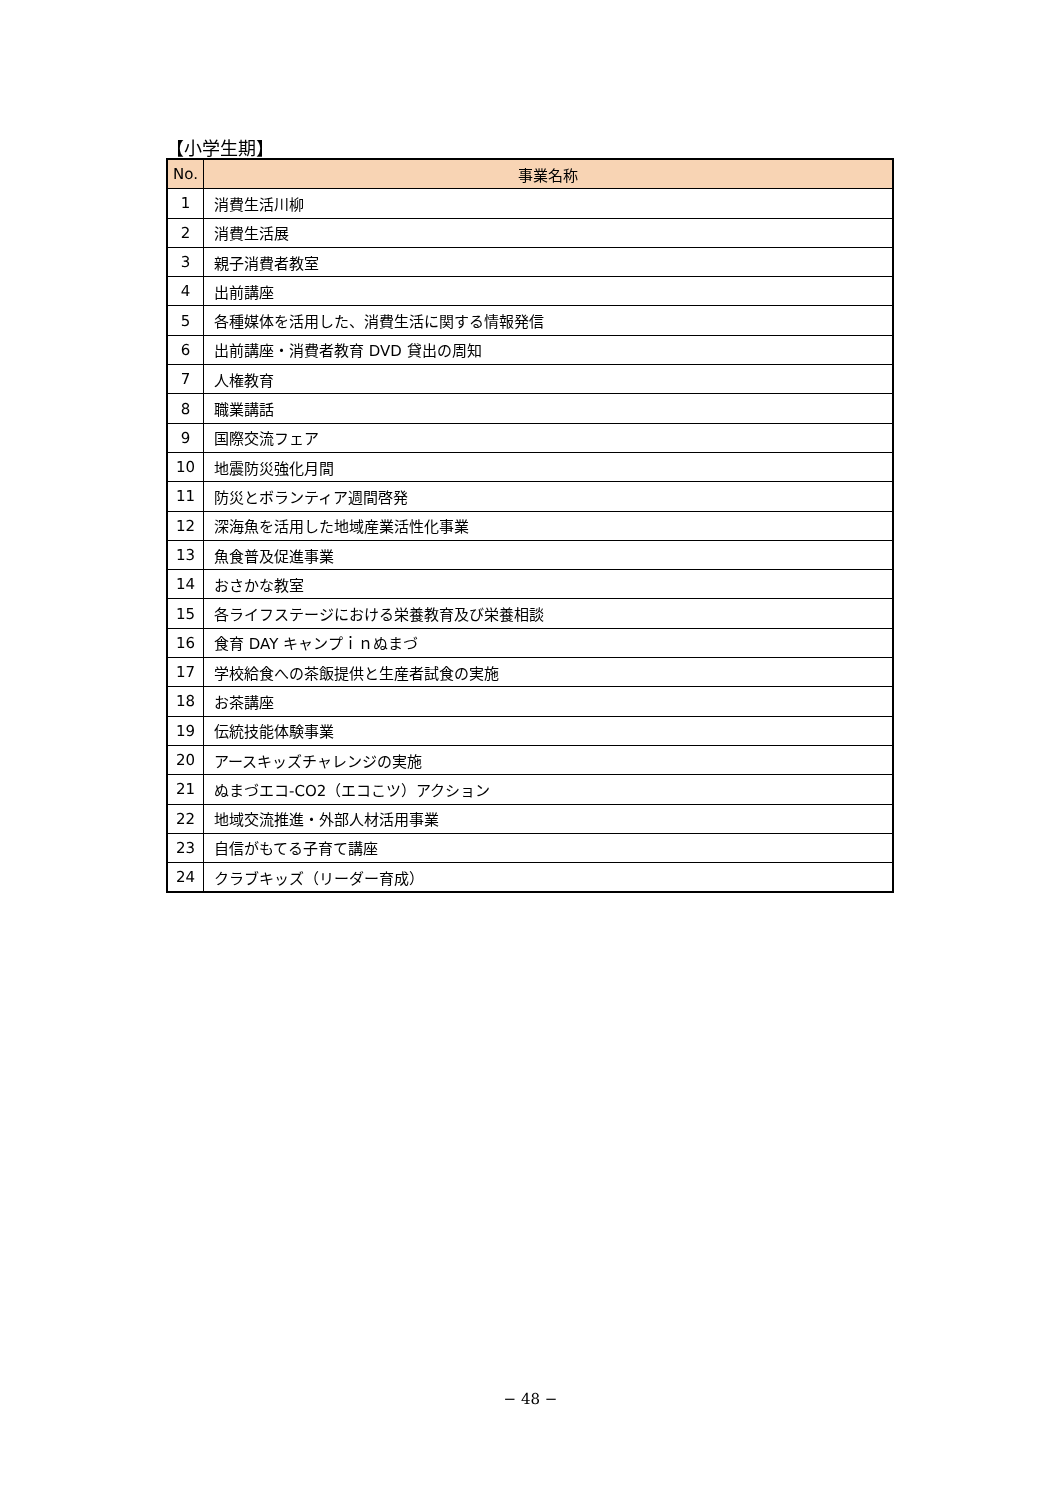【小学生期】
| No. | 事業名称 |
| --- | --- |
| 1 | 消費生活川柳 |
| 2 | 消費生活展 |
| 3 | 親子消費者教室 |
| 4 | 出前講座 |
| 5 | 各種媒体を活用した、消費生活に関する情報発信 |
| 6 | 出前講座・消費者教育 DVD 貸出の周知 |
| 7 | 人権教育 |
| 8 | 職業講話 |
| 9 | 国際交流フェア |
| 10 | 地震防災強化月間 |
| 11 | 防災とボランティア週間啓発 |
| 12 | 深海魚を活用した地域産業活性化事業 |
| 13 | 魚食普及促進事業 |
| 14 | おさかな教室 |
| 15 | 各ライフステージにおける栄養教育及び栄養相談 |
| 16 | 食育 DAY キャンプｉｎぬまづ |
| 17 | 学校給食への茶飯提供と生産者試食の実施 |
| 18 | お茶講座 |
| 19 | 伝統技能体験事業 |
| 20 | アースキッズチャレンジの実施 |
| 21 | ぬまづエコ-CO2（エコこツ）アクション |
| 22 | 地域交流推進・外部人材活用事業 |
| 23 | 自信がもてる子育て講座 |
| 24 | クラブキッズ（リーダー育成） |
− 48 −